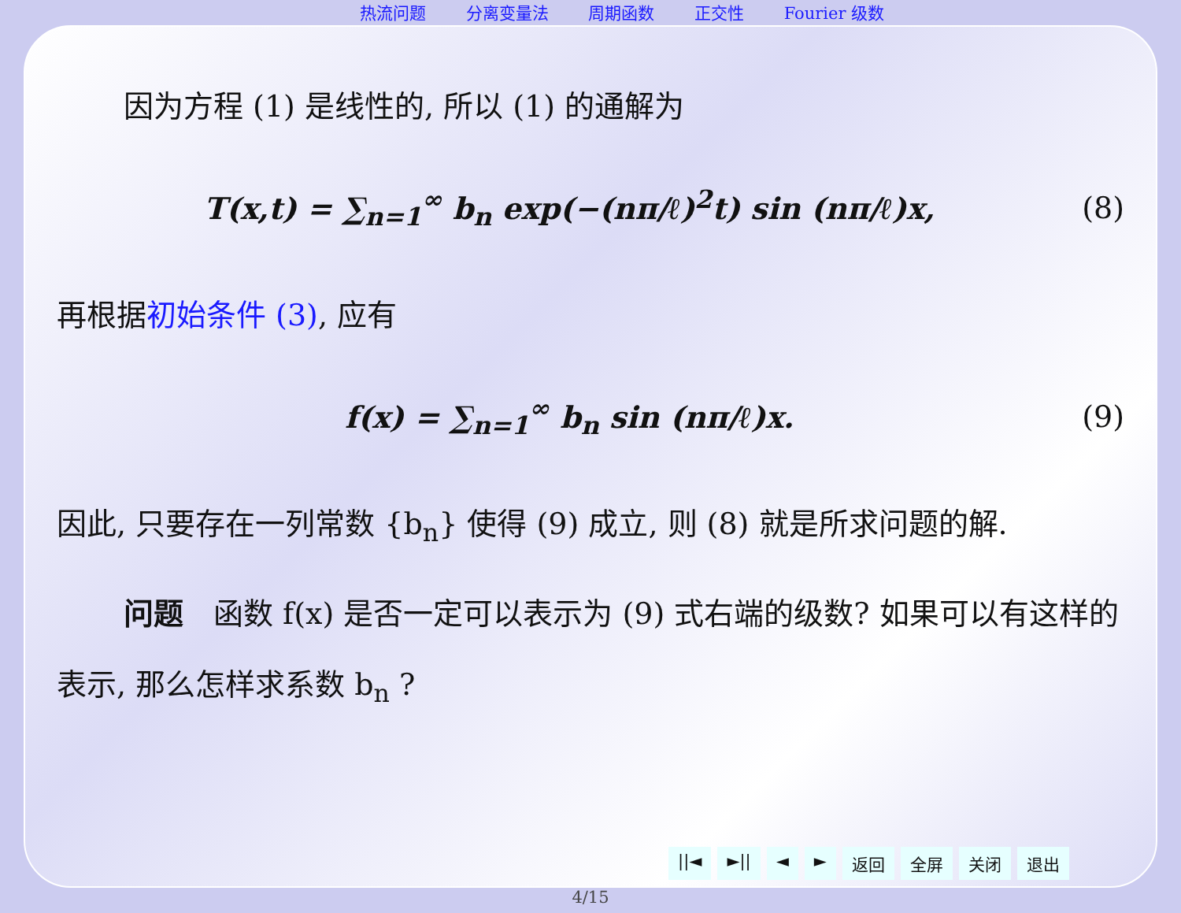热流问题 分离变量法 周期函数 正交性 Fourier 级数
因为方程 (1) 是线性的, 所以 (1) 的通解为
T(x,t) = ∑<sub>n=1</sub><sup>∞</sup> b<sub>n</sub> exp(−(nπ/ℓ)<sup>2</sup>t) sin (nπ/ℓ)x,
(8)
再根据初始条件 (3), 应有
f(x) = ∑<sub>n=1</sub><sup>∞</sup> b<sub>n</sub> sin (nπ/ℓ)x. (9)
因此, 只要存在一列常数 {b<sub>n</sub>} 使得 (9) 成立, 则 (8) 就是所求问题的解.
问题　函数 f(x) 是否一定可以表示为 (9) 式右端的级数? 如果可以有这样的表示, 那么怎样求系数 b<sub>n</sub> ?
||◄ ►|| ◄ ► 返回 全屏 关闭 退出
4/15